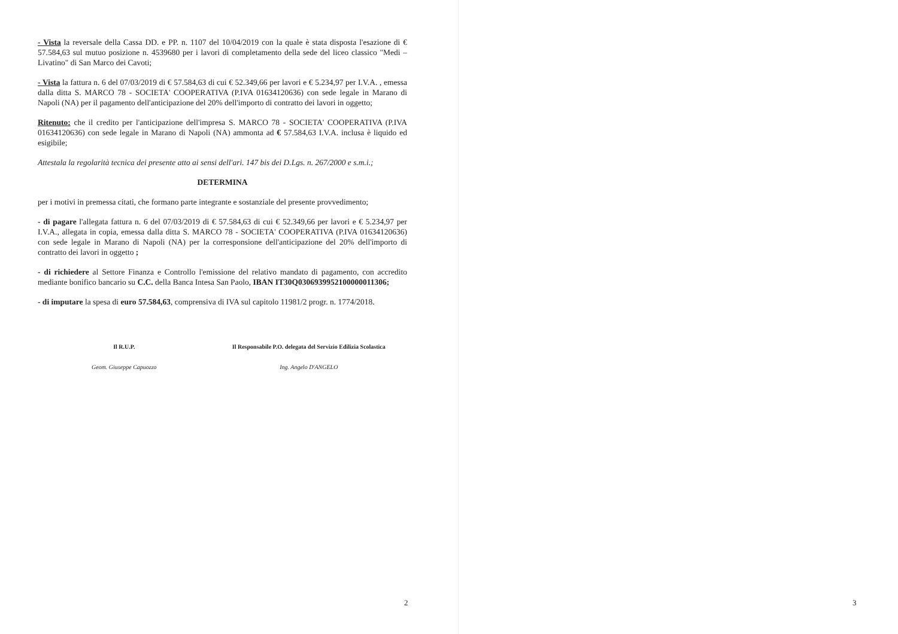- Vista la reversale della Cassa DD. e PP. n. 1107 del 10/04/2019 con la quale è stata disposta l'esazione di € 57.584,63 sul mutuo posizione n. 4539680 per i lavori di completamento della sede del liceo classico "Medi – Livatino" di San Marco dei Cavoti;
- Vista la fattura n. 6 del 07/03/2019 di € 57.584,63 di cui € 52.349,66 per lavori e € 5.234,97 per I.V.A. , emessa dalla ditta S. MARCO 78 - SOCIETA' COOPERATIVA (P.IVA 01634120636) con sede legale in Marano di Napoli (NA) per il pagamento dell'anticipazione del 20% dell'importo di contratto dei lavori in oggetto;
Ritenuto: che il credito per l'anticipazione dell'impresa S. MARCO 78 - SOCIETA' COOPERATIVA (P.IVA 01634120636) con sede legale in Marano di Napoli (NA) ammonta ad € 57.584,63 I.V.A. inclusa è liquido ed esigibile;
Attestala la regolarità tecnica dei presente atto ai sensi dell'ari. 147 bis dei D.Lgs. n. 267/2000 e s.m.i.;
DETERMINA
per i motivi in premessa citati, che formano parte integrante e sostanziale del presente provvedimento;
- di pagare l'allegata fattura n. 6 del 07/03/2019 di € 57.584,63 di cui € 52.349,66 per lavori e € 5.234,97 per I.V.A., allegata in copia, emessa dalla ditta S. MARCO 78 - SOCIETA' COOPERATIVA (P.IVA 01634120636) con sede legale in Marano di Napoli (NA) per la corresponsione dell'anticipazione del 20% dell'importo di contratto dei lavori in oggetto ;
- di richiedere al Settore Finanza e Controllo l'emissione del relativo mandato di pagamento, con accredito mediante bonifico bancario su C.C. della Banca Intesa San Paolo, IBAN IT30Q0306939952100000011306;
- di imputare la spesa di euro 57.584,63, comprensiva di IVA sul capitolo 11981/2 progr. n. 1774/2018.
Il R.U.P.
Geom. Giuseppe Capuozzo
Il Responsabile P.O. delegata del Servizio Edilizia Scolastica
Ing. Angelo D'ANGELO
2 3